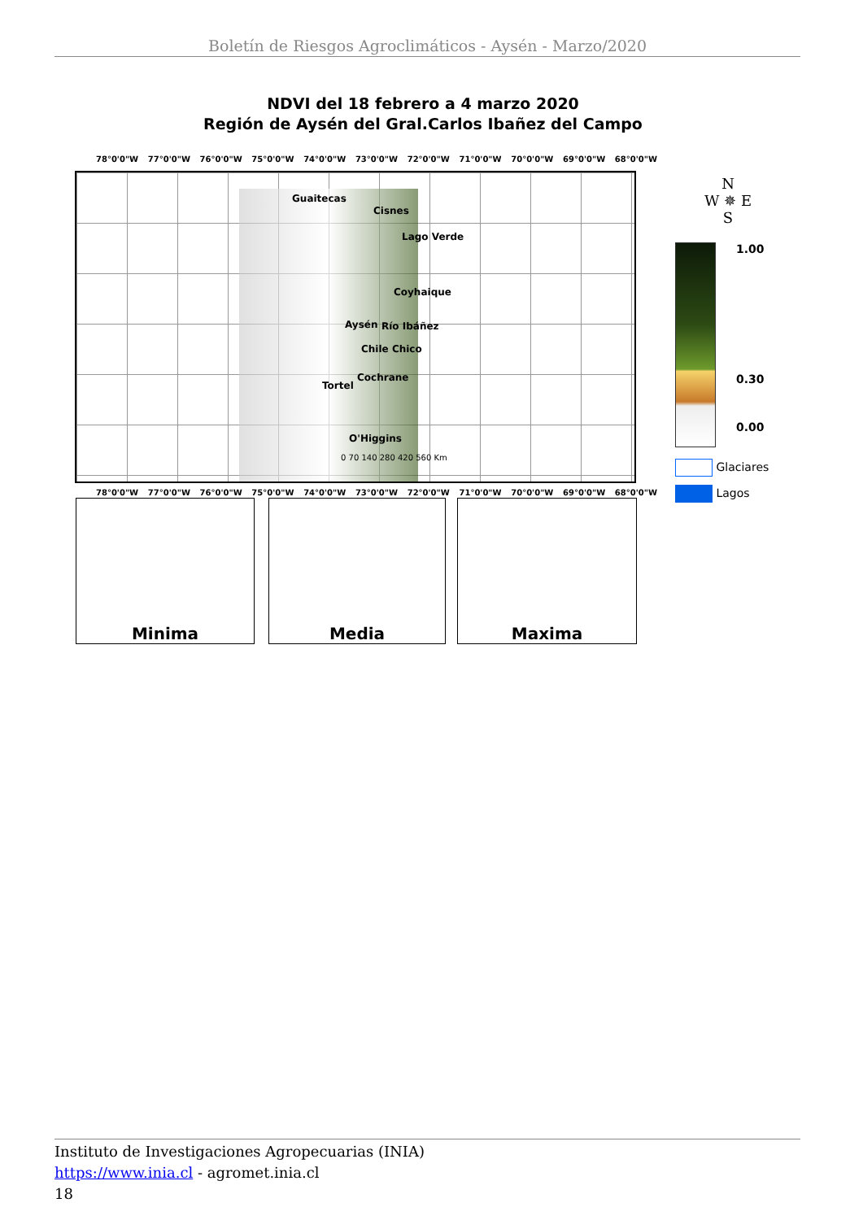Boletín de Riesgos Agroclimáticos - Aysén - Marzo/2020
NDVI del 18 febrero a 4 marzo 2020
Región de Aysén del Gral.Carlos Ibañez del Campo
78°0'0"W 77°0'0"W 76°0'0"W 75°0'0"W 74°0'0"W 73°0'0"W 72°0'0"W 71°0'0"W 70°0'0"W 69°0'0"W 68°0'0"W
Guaitecas
Cisnes
Lago Verde
Coyhaique
Aysén Río Ibáñez
Chile Chico
Cochrane
Tortel
O'Higgins
0 70 140 280 420 560 Km
78°0'0"W 77°0'0"W 76°0'0"W 75°0'0"W 74°0'0"W 73°0'0"W 72°0'0"W 71°0'0"W 70°0'0"W 69°0'0"W 68°0'0"W
Minima Media Maxima
N
W ✵ E
S
1.00
0.30
0.00
Glaciares
Lagos
Instituto de Investigaciones Agropecuarias (INIA)
https://www.inia.cl - agromet.inia.cl
18